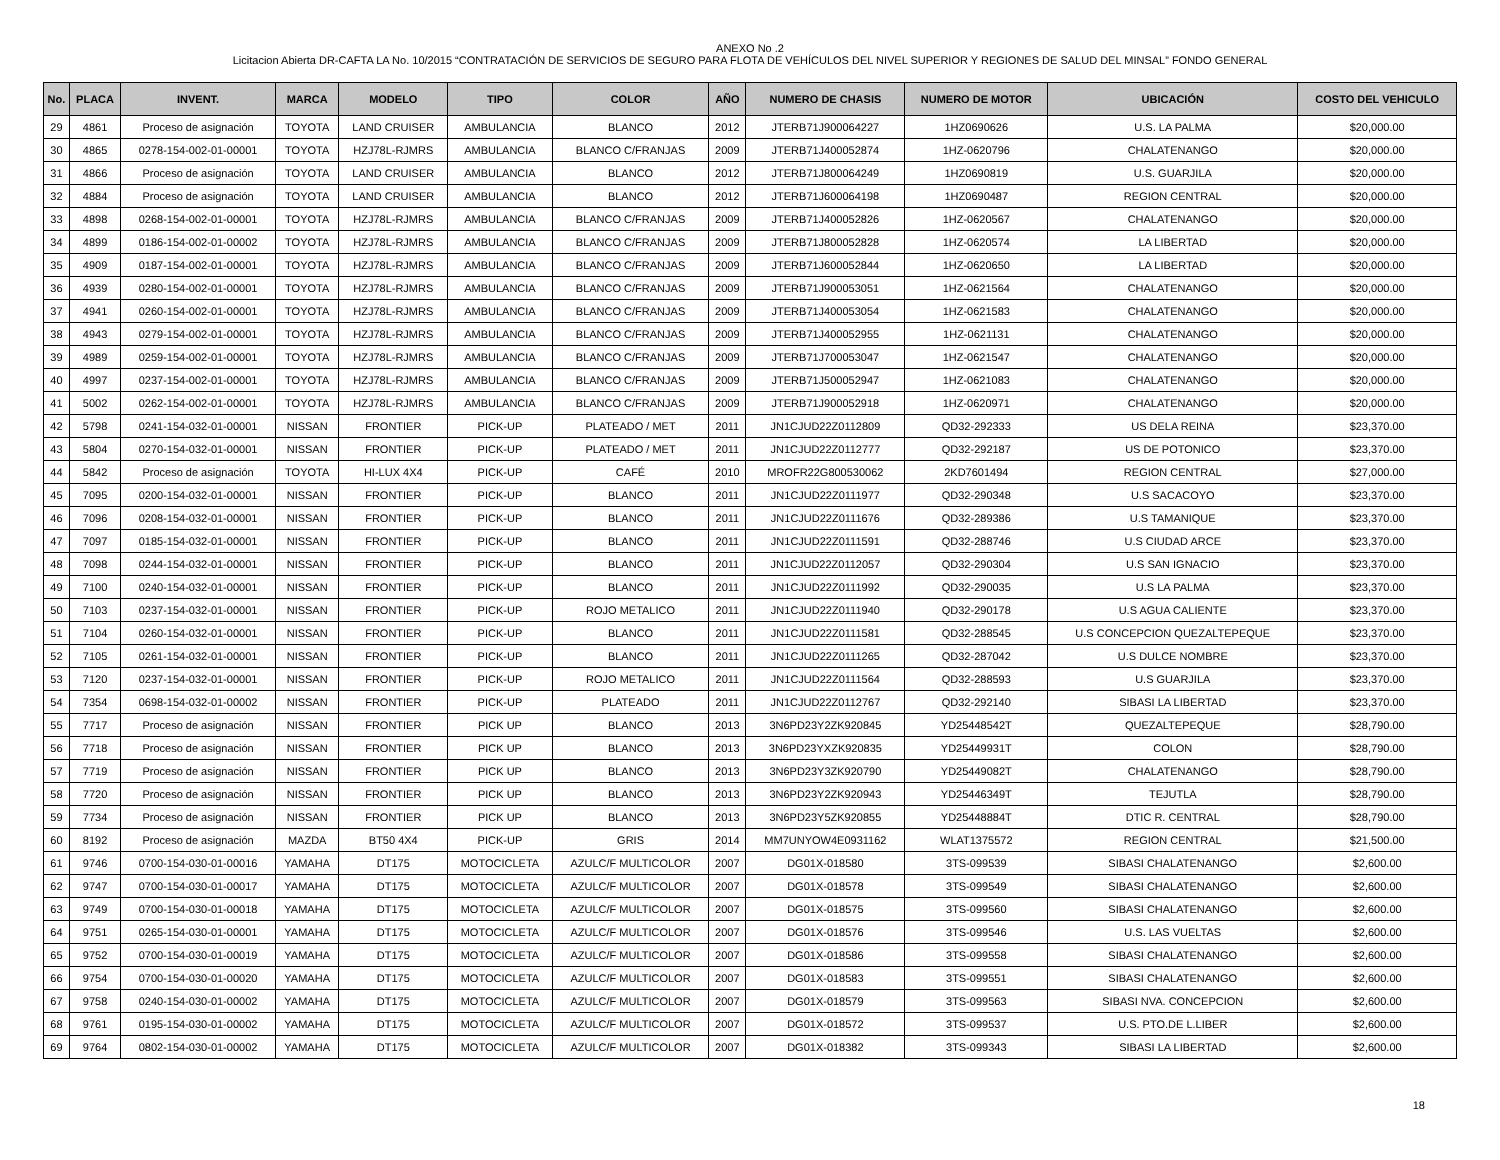ANEXO No .2
Licitacion Abierta DR-CAFTA LA No. 10/2015 “CONTRATACIÓN DE SERVICIOS DE SEGURO PARA FLOTA DE VEHÍCULOS DEL NIVEL SUPERIOR Y REGIONES DE SALUD DEL MINSAL” FONDO GENERAL
| No. | PLACA | INVENT. | MARCA | MODELO | TIPO | COLOR | AÑO | NUMERO DE CHASIS | NUMERO DE MOTOR | UBICACIÓN | COSTO DEL VEHICULO |
| --- | --- | --- | --- | --- | --- | --- | --- | --- | --- | --- | --- |
| 29 | 4861 | Proceso de asignación | TOYOTA | LAND CRUISER | AMBULANCIA | BLANCO | 2012 | JTERB71J900064227 | 1HZ0690626 | U.S. LA PALMA | $20,000.00 |
| 30 | 4865 | 0278-154-002-01-00001 | TOYOTA | HZJ78L-RJMRS | AMBULANCIA | BLANCO C/FRANJAS | 2009 | JTERB71J400052874 | 1HZ-0620796 | CHALATENANGO | $20,000.00 |
| 31 | 4866 | Proceso de asignación | TOYOTA | LAND CRUISER | AMBULANCIA | BLANCO | 2012 | JTERB71J800064249 | 1HZ0690819 | U.S. GUARJILA | $20,000.00 |
| 32 | 4884 | Proceso de asignación | TOYOTA | LAND CRUISER | AMBULANCIA | BLANCO | 2012 | JTERB71J600064198 | 1HZ0690487 | REGION CENTRAL | $20,000.00 |
| 33 | 4898 | 0268-154-002-01-00001 | TOYOTA | HZJ78L-RJMRS | AMBULANCIA | BLANCO C/FRANJAS | 2009 | JTERB71J400052826 | 1HZ-0620567 | CHALATENANGO | $20,000.00 |
| 34 | 4899 | 0186-154-002-01-00002 | TOYOTA | HZJ78L-RJMRS | AMBULANCIA | BLANCO C/FRANJAS | 2009 | JTERB71J800052828 | 1HZ-0620574 | LA LIBERTAD | $20,000.00 |
| 35 | 4909 | 0187-154-002-01-00001 | TOYOTA | HZJ78L-RJMRS | AMBULANCIA | BLANCO C/FRANJAS | 2009 | JTERB71J600052844 | 1HZ-0620650 | LA LIBERTAD | $20,000.00 |
| 36 | 4939 | 0280-154-002-01-00001 | TOYOTA | HZJ78L-RJMRS | AMBULANCIA | BLANCO C/FRANJAS | 2009 | JTERB71J900053051 | 1HZ-0621564 | CHALATENANGO | $20,000.00 |
| 37 | 4941 | 0260-154-002-01-00001 | TOYOTA | HZJ78L-RJMRS | AMBULANCIA | BLANCO C/FRANJAS | 2009 | JTERB71J400053054 | 1HZ-0621583 | CHALATENANGO | $20,000.00 |
| 38 | 4943 | 0279-154-002-01-00001 | TOYOTA | HZJ78L-RJMRS | AMBULANCIA | BLANCO C/FRANJAS | 2009 | JTERB71J400052955 | 1HZ-0621131 | CHALATENANGO | $20,000.00 |
| 39 | 4989 | 0259-154-002-01-00001 | TOYOTA | HZJ78L-RJMRS | AMBULANCIA | BLANCO C/FRANJAS | 2009 | JTERB71J700053047 | 1HZ-0621547 | CHALATENANGO | $20,000.00 |
| 40 | 4997 | 0237-154-002-01-00001 | TOYOTA | HZJ78L-RJMRS | AMBULANCIA | BLANCO C/FRANJAS | 2009 | JTERB71J500052947 | 1HZ-0621083 | CHALATENANGO | $20,000.00 |
| 41 | 5002 | 0262-154-002-01-00001 | TOYOTA | HZJ78L-RJMRS | AMBULANCIA | BLANCO C/FRANJAS | 2009 | JTERB71J900052918 | 1HZ-0620971 | CHALATENANGO | $20,000.00 |
| 42 | 5798 | 0241-154-032-01-00001 | NISSAN | FRONTIER | PICK-UP | PLATEADO / MET | 2011 | JN1CJUD22Z0112809 | QD32-292333 | US DELA REINA | $23,370.00 |
| 43 | 5804 | 0270-154-032-01-00001 | NISSAN | FRONTIER | PICK-UP | PLATEADO / MET | 2011 | JN1CJUD22Z0112777 | QD32-292187 | US DE POTONICO | $23,370.00 |
| 44 | 5842 | Proceso de asignación | TOYOTA | HI-LUX 4X4 | PICK-UP | CAFÉ | 2010 | MROFR22G800530062 | 2KD7601494 | REGION CENTRAL | $27,000.00 |
| 45 | 7095 | 0200-154-032-01-00001 | NISSAN | FRONTIER | PICK-UP | BLANCO | 2011 | JN1CJUD22Z0111977 | QD32-290348 | U.S SACACOYO | $23,370.00 |
| 46 | 7096 | 0208-154-032-01-00001 | NISSAN | FRONTIER | PICK-UP | BLANCO | 2011 | JN1CJUD22Z0111676 | QD32-289386 | U.S TAMANIQUE | $23,370.00 |
| 47 | 7097 | 0185-154-032-01-00001 | NISSAN | FRONTIER | PICK-UP | BLANCO | 2011 | JN1CJUD22Z0111591 | QD32-288746 | U.S CIUDAD ARCE | $23,370.00 |
| 48 | 7098 | 0244-154-032-01-00001 | NISSAN | FRONTIER | PICK-UP | BLANCO | 2011 | JN1CJUD22Z0112057 | QD32-290304 | U.S SAN IGNACIO | $23,370.00 |
| 49 | 7100 | 0240-154-032-01-00001 | NISSAN | FRONTIER | PICK-UP | BLANCO | 2011 | JN1CJUD22Z0111992 | QD32-290035 | U.S LA PALMA | $23,370.00 |
| 50 | 7103 | 0237-154-032-01-00001 | NISSAN | FRONTIER | PICK-UP | ROJO METALICO | 2011 | JN1CJUD22Z0111940 | QD32-290178 | U.S AGUA CALIENTE | $23,370.00 |
| 51 | 7104 | 0260-154-032-01-00001 | NISSAN | FRONTIER | PICK-UP | BLANCO | 2011 | JN1CJUD22Z0111581 | QD32-288545 | U.S CONCEPCION QUEZALTEPEQUE | $23,370.00 |
| 52 | 7105 | 0261-154-032-01-00001 | NISSAN | FRONTIER | PICK-UP | BLANCO | 2011 | JN1CJUD22Z0111265 | QD32-287042 | U.S DULCE NOMBRE | $23,370.00 |
| 53 | 7120 | 0237-154-032-01-00001 | NISSAN | FRONTIER | PICK-UP | ROJO METALICO | 2011 | JN1CJUD22Z0111564 | QD32-288593 | U.S GUARJILA | $23,370.00 |
| 54 | 7354 | 0698-154-032-01-00002 | NISSAN | FRONTIER | PICK-UP | PLATEADO | 2011 | JN1CJUD22Z0112767 | QD32-292140 | SIBASI LA LIBERTAD | $23,370.00 |
| 55 | 7717 | Proceso de asignación | NISSAN | FRONTIER | PICK UP | BLANCO | 2013 | 3N6PD23Y2ZK920845 | YD25448542T | QUEZALTEPEQUE | $28,790.00 |
| 56 | 7718 | Proceso de asignación | NISSAN | FRONTIER | PICK UP | BLANCO | 2013 | 3N6PD23YXZK920835 | YD25449931T | COLON | $28,790.00 |
| 57 | 7719 | Proceso de asignación | NISSAN | FRONTIER | PICK UP | BLANCO | 2013 | 3N6PD23Y3ZK920790 | YD25449082T | CHALATENANGO | $28,790.00 |
| 58 | 7720 | Proceso de asignación | NISSAN | FRONTIER | PICK UP | BLANCO | 2013 | 3N6PD23Y2ZK920943 | YD25446349T | TEJUTLA | $28,790.00 |
| 59 | 7734 | Proceso de asignación | NISSAN | FRONTIER | PICK UP | BLANCO | 2013 | 3N6PD23Y5ZK920855 | YD25448884T | DTIC R. CENTRAL | $28,790.00 |
| 60 | 8192 | Proceso de asignación | MAZDA | BT50 4X4 | PICK-UP | GRIS | 2014 | MM7UNYOW4E0931162 | WLAT1375572 | REGION CENTRAL | $21,500.00 |
| 61 | 9746 | 0700-154-030-01-00016 | YAMAHA | DT175 | MOTOCICLETA | AZULC/F MULTICOLOR | 2007 | DG01X-018580 | 3TS-099539 | SIBASI CHALATENANGO | $2,600.00 |
| 62 | 9747 | 0700-154-030-01-00017 | YAMAHA | DT175 | MOTOCICLETA | AZULC/F MULTICOLOR | 2007 | DG01X-018578 | 3TS-099549 | SIBASI CHALATENANGO | $2,600.00 |
| 63 | 9749 | 0700-154-030-01-00018 | YAMAHA | DT175 | MOTOCICLETA | AZULC/F MULTICOLOR | 2007 | DG01X-018575 | 3TS-099560 | SIBASI CHALATENANGO | $2,600.00 |
| 64 | 9751 | 0265-154-030-01-00001 | YAMAHA | DT175 | MOTOCICLETA | AZULC/F MULTICOLOR | 2007 | DG01X-018576 | 3TS-099546 | U.S. LAS VUELTAS | $2,600.00 |
| 65 | 9752 | 0700-154-030-01-00019 | YAMAHA | DT175 | MOTOCICLETA | AZULC/F MULTICOLOR | 2007 | DG01X-018586 | 3TS-099558 | SIBASI CHALATENANGO | $2,600.00 |
| 66 | 9754 | 0700-154-030-01-00020 | YAMAHA | DT175 | MOTOCICLETA | AZULC/F MULTICOLOR | 2007 | DG01X-018583 | 3TS-099551 | SIBASI CHALATENANGO | $2,600.00 |
| 67 | 9758 | 0240-154-030-01-00002 | YAMAHA | DT175 | MOTOCICLETA | AZULC/F MULTICOLOR | 2007 | DG01X-018579 | 3TS-099563 | SIBASI NVA. CONCEPCION | $2,600.00 |
| 68 | 9761 | 0195-154-030-01-00002 | YAMAHA | DT175 | MOTOCICLETA | AZULC/F MULTICOLOR | 2007 | DG01X-018572 | 3TS-099537 | U.S. PTO.DE L.LIBER | $2,600.00 |
| 69 | 9764 | 0802-154-030-01-00002 | YAMAHA | DT175 | MOTOCICLETA | AZULC/F MULTICOLOR | 2007 | DG01X-018382 | 3TS-099343 | SIBASI LA LIBERTAD | $2,600.00 |
18